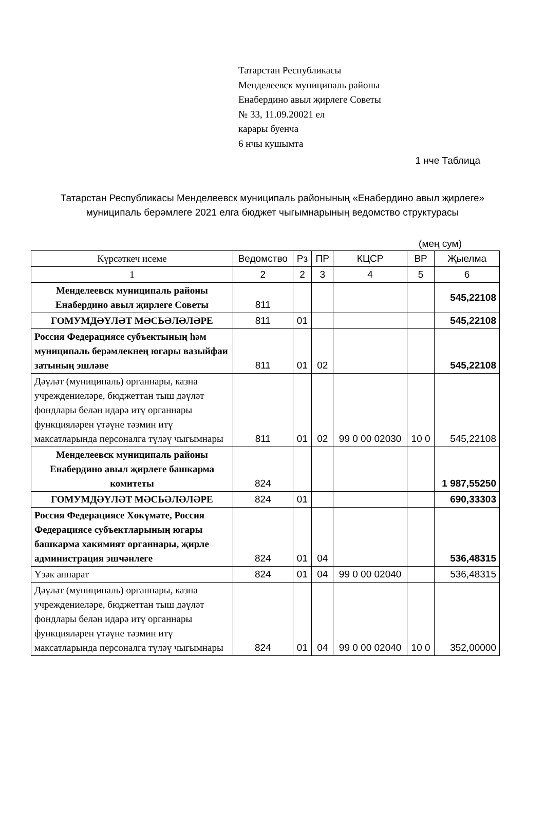Татарстан Республикасы
Менделеевск муниципаль районы
Енабердино авыл җирлеге Советы
№ 33, 11.09.20021 ел
карары буенча
6 нчы кушымта
1 нче Таблица
Татарстан Республикасы Менделеевск муниципаль районының «Енабердино авыл җирлеге» муниципаль берәмлеге 2021 елга бюджет чыгымнарының ведомство структурасы
(мең сум)
| Күрсәткеч исеме | Ведомство | Рз | ПР | КЦСР | ВР | Җыелма |
| --- | --- | --- | --- | --- | --- | --- |
| 1 | 2 | 2 | 3 | 4 | 5 | 6 |
| Менделеевск муниципаль районы Енабердино авыл җирлеге Советы | 811 | | | | | 545,22108 |
| ГОМУМДӘҮЛӘТ МӘСЬӘЛӘЛӘРЕ | 811 | 01 | | | | 545,22108 |
| Россия Федерациясе субъектының һәм муниципаль берәмлекнең югары вазыйфаи затының эшләве | 811 | 01 | 02 | | | 545,22108 |
| Дәүләт (муниципаль) органнары, казна учреждениеләре, бюджеттан тыш дәүләт фондлары белән идарә итү органнары функцияләрен үтәүне тәэмин итү максатларында персоналга түләү чыгымнары | 811 | 01 | 02 | 99 0 00 02030 | 10 0 | 545,22108 |
| Менделеевск муниципаль районы Енабердино авыл җирлеге башкарма комитеты | 824 | | | | | 1 987,55250 |
| ГОМУМДӘҮЛӘТ МӘСЬӘЛӘЛӘРЕ | 824 | 01 | | | | 690,33303 |
| Россия Федерациясе Хөкүмәте, Россия Федерациясе субъектларының югары башкарма хакимият органнары, җирле администрация эшчәнлеге | 824 | 01 | 04 | | | 536,48315 |
| Үзәк аппарат | 824 | 01 | 04 | 99 0 00 02040 | | 536,48315 |
| Дәүләт (муниципаль) органнары, казна учреждениеләре, бюджеттан тыш дәүләт фондлары белән идарә итү органнары функцияләрен үтәүне тәэмин итү максатларында персоналга түләү чыгымнары | 824 | 01 | 04 | 99 0 00 02040 | 10 0 | 352,00000 |